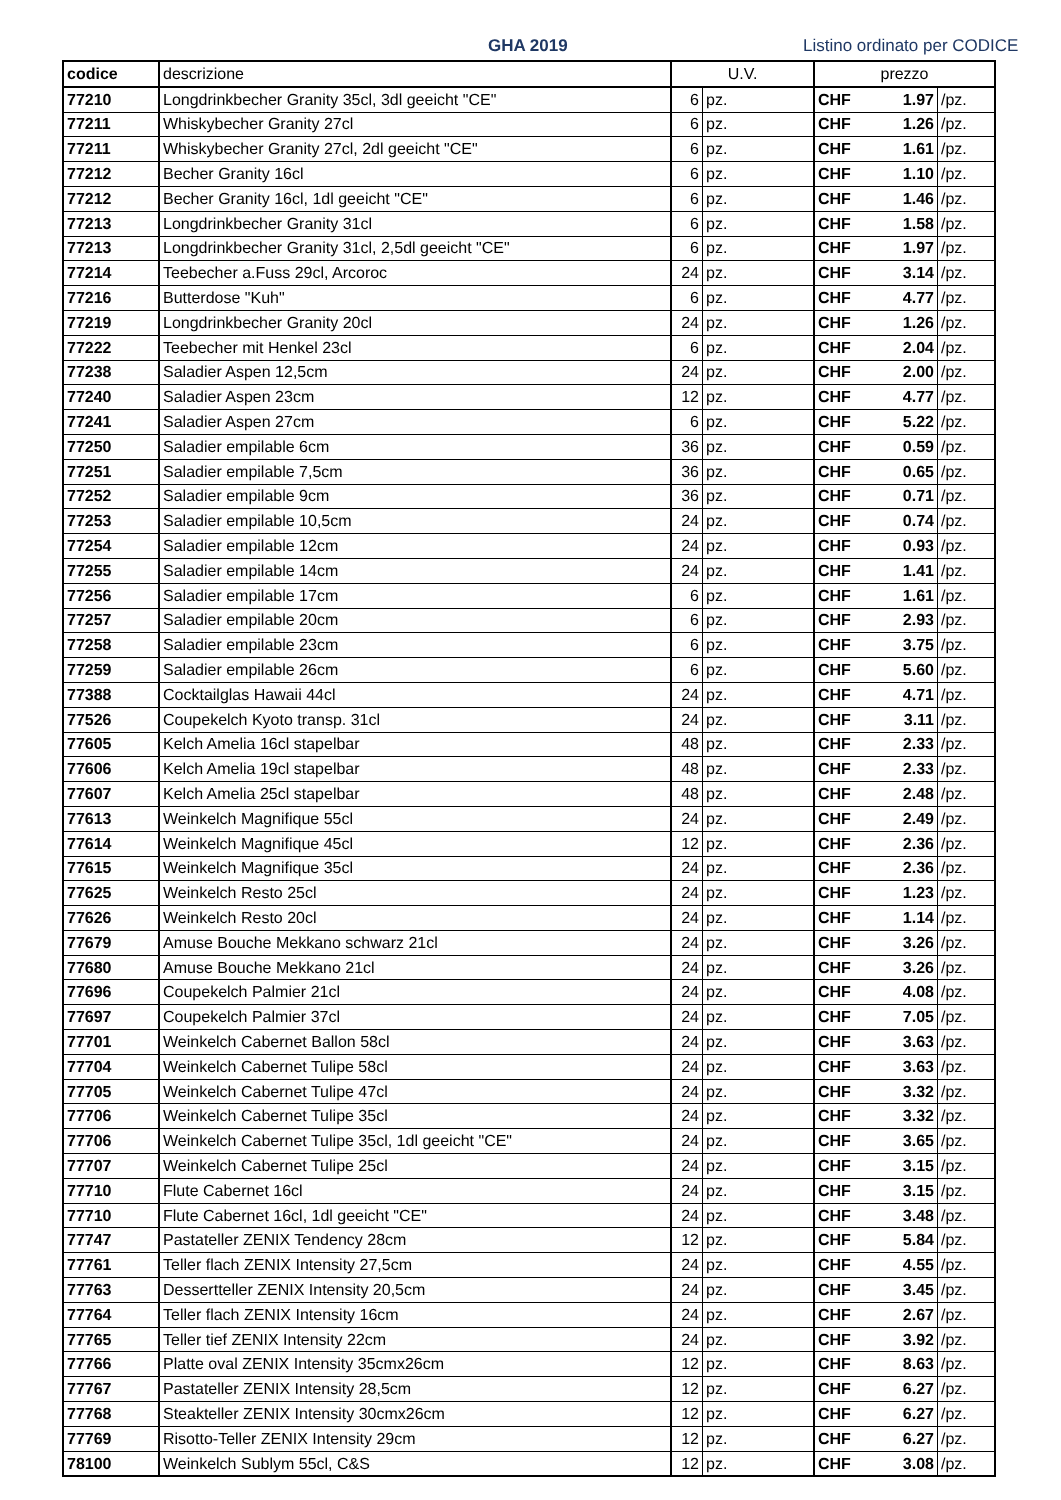GHA 2019 Listino ordinato per CODICE
| codice | descrizione | U.V. | | prezzo | | |
| --- | --- | --- | --- | --- | --- | --- |
| 77210 | Longdrinkbecher Granity 35cl, 3dl geeicht "CE" | 6 | pz. | CHF | 1.97 | /pz. |
| 77211 | Whiskybecher Granity 27cl | 6 | pz. | CHF | 1.26 | /pz. |
| 77211 | Whiskybecher Granity 27cl, 2dl geeicht "CE" | 6 | pz. | CHF | 1.61 | /pz. |
| 77212 | Becher Granity 16cl | 6 | pz. | CHF | 1.10 | /pz. |
| 77212 | Becher Granity 16cl, 1dl geeicht "CE" | 6 | pz. | CHF | 1.46 | /pz. |
| 77213 | Longdrinkbecher Granity 31cl | 6 | pz. | CHF | 1.58 | /pz. |
| 77213 | Longdrinkbecher Granity 31cl, 2,5dl geeicht "CE" | 6 | pz. | CHF | 1.97 | /pz. |
| 77214 | Teebecher a.Fuss 29cl, Arcoroc | 24 | pz. | CHF | 3.14 | /pz. |
| 77216 | Butterdose "Kuh" | 6 | pz. | CHF | 4.77 | /pz. |
| 77219 | Longdrinkbecher Granity 20cl | 24 | pz. | CHF | 1.26 | /pz. |
| 77222 | Teebecher mit Henkel 23cl | 6 | pz. | CHF | 2.04 | /pz. |
| 77238 | Saladier Aspen 12,5cm | 24 | pz. | CHF | 2.00 | /pz. |
| 77240 | Saladier Aspen 23cm | 12 | pz. | CHF | 4.77 | /pz. |
| 77241 | Saladier Aspen 27cm | 6 | pz. | CHF | 5.22 | /pz. |
| 77250 | Saladier empilable 6cm | 36 | pz. | CHF | 0.59 | /pz. |
| 77251 | Saladier empilable 7,5cm | 36 | pz. | CHF | 0.65 | /pz. |
| 77252 | Saladier empilable 9cm | 36 | pz. | CHF | 0.71 | /pz. |
| 77253 | Saladier empilable 10,5cm | 24 | pz. | CHF | 0.74 | /pz. |
| 77254 | Saladier empilable 12cm | 24 | pz. | CHF | 0.93 | /pz. |
| 77255 | Saladier empilable 14cm | 24 | pz. | CHF | 1.41 | /pz. |
| 77256 | Saladier empilable 17cm | 6 | pz. | CHF | 1.61 | /pz. |
| 77257 | Saladier empilable 20cm | 6 | pz. | CHF | 2.93 | /pz. |
| 77258 | Saladier empilable 23cm | 6 | pz. | CHF | 3.75 | /pz. |
| 77259 | Saladier empilable 26cm | 6 | pz. | CHF | 5.60 | /pz. |
| 77388 | Cocktailglas Hawaii 44cl | 24 | pz. | CHF | 4.71 | /pz. |
| 77526 | Coupekelch Kyoto transp. 31cl | 24 | pz. | CHF | 3.11 | /pz. |
| 77605 | Kelch Amelia 16cl stapelbar | 48 | pz. | CHF | 2.33 | /pz. |
| 77606 | Kelch Amelia 19cl stapelbar | 48 | pz. | CHF | 2.33 | /pz. |
| 77607 | Kelch Amelia 25cl stapelbar | 48 | pz. | CHF | 2.48 | /pz. |
| 77613 | Weinkelch Magnifique 55cl | 24 | pz. | CHF | 2.49 | /pz. |
| 77614 | Weinkelch Magnifique 45cl | 12 | pz. | CHF | 2.36 | /pz. |
| 77615 | Weinkelch Magnifique 35cl | 24 | pz. | CHF | 2.36 | /pz. |
| 77625 | Weinkelch Resto 25cl | 24 | pz. | CHF | 1.23 | /pz. |
| 77626 | Weinkelch Resto 20cl | 24 | pz. | CHF | 1.14 | /pz. |
| 77679 | Amuse Bouche Mekkano schwarz 21cl | 24 | pz. | CHF | 3.26 | /pz. |
| 77680 | Amuse Bouche Mekkano 21cl | 24 | pz. | CHF | 3.26 | /pz. |
| 77696 | Coupekelch Palmier 21cl | 24 | pz. | CHF | 4.08 | /pz. |
| 77697 | Coupekelch Palmier 37cl | 24 | pz. | CHF | 7.05 | /pz. |
| 77701 | Weinkelch Cabernet Ballon 58cl | 24 | pz. | CHF | 3.63 | /pz. |
| 77704 | Weinkelch Cabernet Tulipe 58cl | 24 | pz. | CHF | 3.63 | /pz. |
| 77705 | Weinkelch Cabernet Tulipe 47cl | 24 | pz. | CHF | 3.32 | /pz. |
| 77706 | Weinkelch Cabernet Tulipe 35cl | 24 | pz. | CHF | 3.32 | /pz. |
| 77706 | Weinkelch Cabernet Tulipe 35cl, 1dl geeicht "CE" | 24 | pz. | CHF | 3.65 | /pz. |
| 77707 | Weinkelch Cabernet Tulipe 25cl | 24 | pz. | CHF | 3.15 | /pz. |
| 77710 | Flute Cabernet 16cl | 24 | pz. | CHF | 3.15 | /pz. |
| 77710 | Flute Cabernet 16cl, 1dl geeicht "CE" | 24 | pz. | CHF | 3.48 | /pz. |
| 77747 | Pastateller ZENIX Tendency 28cm | 12 | pz. | CHF | 5.84 | /pz. |
| 77761 | Teller flach ZENIX Intensity 27,5cm | 24 | pz. | CHF | 4.55 | /pz. |
| 77763 | Dessertteller ZENIX Intensity 20,5cm | 24 | pz. | CHF | 3.45 | /pz. |
| 77764 | Teller flach ZENIX Intensity 16cm | 24 | pz. | CHF | 2.67 | /pz. |
| 77765 | Teller tief ZENIX Intensity 22cm | 24 | pz. | CHF | 3.92 | /pz. |
| 77766 | Platte oval ZENIX Intensity 35cmx26cm | 12 | pz. | CHF | 8.63 | /pz. |
| 77767 | Pastateller ZENIX Intensity 28,5cm | 12 | pz. | CHF | 6.27 | /pz. |
| 77768 | Steakteller ZENIX Intensity 30cmx26cm | 12 | pz. | CHF | 6.27 | /pz. |
| 77769 | Risotto-Teller ZENIX Intensity 29cm | 12 | pz. | CHF | 6.27 | /pz. |
| 78100 | Weinkelch Sublym 55cl, C&S | 12 | pz. | CHF | 3.08 | /pz. |